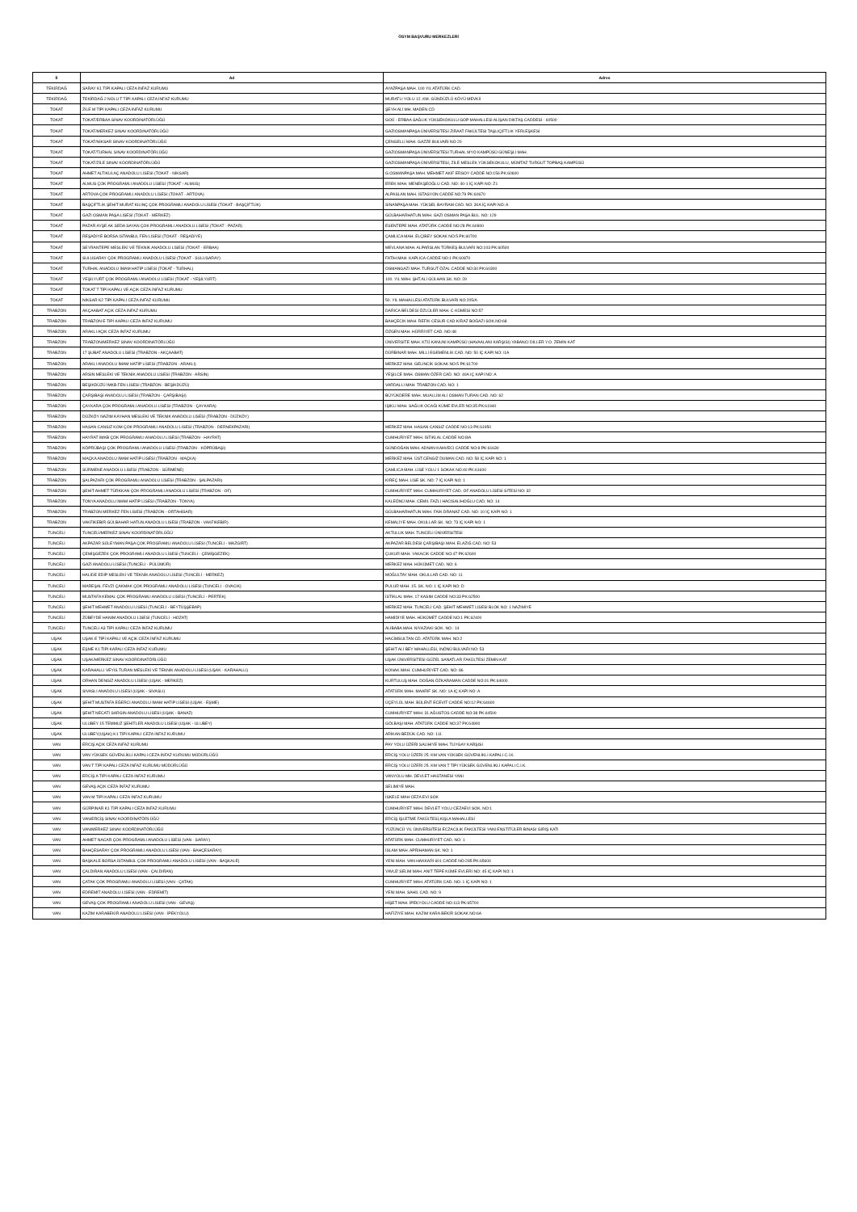ÖSYM BAŞVURU MERKEZLERİ
| İl | Ad | Adres |
| --- | --- | --- |
| TEKİRDAĞ | SARAY K1 TİPİ KAPALI CEZA İNFAZ KURUMU | AYAZPAŞA MAH. 100 YIL ATATÜRK CAD. |
| TEKİRDAĞ | TEKİRDAĞ 2 NOLU T TİPİ KAPALI CEZA İNFAZ KURUMU | MURATLI YOLU 12. KM. GÜNDÜZLÜ KÖYÜ MEVKİİ |
| TOKAT | ZİLE M TİPİ KAPALI CEZA İNFAZ KURUMU | ŞEYH ALİ MH. MADEN CD |
| TOKAT | TOKAT/ERBAA SINAV KOORDİNATÖRLÜĞÜ | GOÜ - ERBAA SAĞLIK YÜKSEKOKULU GOP MAHALLESİ ALİŞAN DİKTAŞ CADDESİ - 60500 |
| TOKAT | TOKAT/MERKEZ SINAV KOORDİNATÖRLÜĞÜ | GAZİOSMANPAŞA ÜNİVERSİTESİ ZİRAAT FAKÜLTESİ TAŞLIÇİFTLİK YERLEŞKESİ |
| TOKAT | TOKAT/NİKSAR SINAV KOORDİNATÖRLÜĞÜ | ÇENGELLİ MAH. GAZZE BULVARI NO 20 |
| TOKAT | TOKAT/TURHAL SINAV KOORDİNATÖRLÜĞÜ | GAZİOSMANPAŞA ÜNİVERSİTESİ TURHAL MYO KAMPÜSÜ GÜNEŞLİ MAH. |
| TOKAT | TOKAT/ZİLE SINAV KOORDİNATÖRLÜĞÜ | GAZİOSMANPAŞA ÜNİVERSİTESİ, ZİLE MESLEK YÜKSEKOKULU, MÜMTAZ TURGUT TOPBAŞ KAMPÜSÜ |
| TOKAT | AHMET ALTIKULAÇ ANADOLU LİSESİ (TOKAT - NİKSAR) | G.OSMANPAŞA MAH. MEHMET AKİF ERSOY CADDE NO:156 PK:60600 |
| TOKAT | ALMUS ÇOK PROGRAMLI ANADOLU LİSESİ (TOKAT - ALMUS) | EREK MAH. MENEKŞEOĞLU CAD. NO: 40-1 İÇ KAPI NO: Z1 |
| TOKAT | ARTOVA ÇOK PROGRAMLI ANADOLU LİSESİ (TOKAT - ARTOVA) | ALPASLAN MAH. İSTASYON CADDE NO:79 PK:60670 |
| TOKAT | BAŞÇİFTLİK ŞEHİT MURAT KILINÇ ÇOK PROGRAMLI ANADOLU LİSESİ (TOKAT - BAŞÇİFTLİK) | SİNANPAŞA MAH. YÜKSEL BAYRAM CAD. NO: 30A İÇ KAPI NO: A |
| TOKAT | GAZİ OSMAN PAŞA LİSESİ (TOKAT - MERKEZ) | GÜLBAHARHATUN MAH. GAZİ OSMAN PAŞA BUL. NO: 129 |
| TOKAT | PAZAR AYŞE AK SEDA SAYAN ÇOK PROGRAMLI ANADOLU LİSESİ (TOKAT - PAZAR) | ESENTEPE MAH. ATATÜRK CADDE NO:28 PK:60800 |
| TOKAT | REŞADİYE BORSA İSTANBUL FEN LİSESİ (TOKAT - REŞADİYE) | ÇAMLICA MAH. ELÇİBEY SOKAK NO:5 PK:60700 |
| TOKAT | SEYRANTEPE MESLEKİ VE TEKNİK ANADOLU LİSESİ (TOKAT - ERBAA) | MEVLANA MAH. ALPARSLAN TÜRKEŞ BULVARI NO:103 PK:60500 |
| TOKAT | SULUSARAY ÇOK PROGRAMLI ANADOLU LİSESİ (TOKAT - SULUSARAY) | FATİH MAH. KAPLICA CADDE NO:1 PK:60870 |
| TOKAT | TURHAL ANADOLU İMAM HATİP LİSESİ (TOKAT - TURHAL) | OSMANGAZİ MAH. TURGUT ÖZAL CADDE NO:30 PK:60300 |
| TOKAT | YEŞİLYURT ÇOK PROGRAMLI ANADOLU LİSESİ (TOKAT - YEŞİLYURT) | 100. YIL MAH. ŞHT.ALİ GÜLHAN SK. NO: 29 |
| TOKAT | TOKAT T TİPİ KAPALI VE AÇIK CEZA İNFAZ KURUMU | |
| TOKAT | NİKSAR K2 TİPİ KAPALI CEZA İNFAZ KURUMU | 50. YIL MAHALLESİ ATATÜRK BULVARI NO:205/A |
| TRABZON | AKÇAABAT AÇIK CEZA İNFAZ KURUMU | DARICA BELDESİ ÖZLÜLER MAH. C-KÜMESİ NO:57 |
| TRABZON | TRABZON E TİPİ KAPALI CEZA İNFAZ KURUMU | BAHÇECİK MAH. REFİK CESUR CAD.KİRAZ BOĞAZI SOK.NO:68 |
| TRABZON | ARAKLI AÇIK CEZA İNFAZ KURUMU | ÖZGEN MAH. HÜRRİYET CAD. NO:48 |
| TRABZON | TRABZON/MERKEZ SINAV KOORDİNATÖRLÜĞÜ | ÜNİVERSİTE MAH. KTÜ KANUNİ KAMPÜSÜ (HAVAALANI KARŞISI) YABANCI DİLLER Y.O. ZEMİN KAT |
| TRABZON | 17 ŞUBAT ANADOLU LİSESİ (TRABZON - AKÇAABAT) | DÜRBİNAR MAH. MİLLİ EGEMENLİK CAD. NO: 50 İÇ KAPI NO: /1A |
| TRABZON | ARAKLI ANADOLU İMAM HATİP LİSESİ (TRABZON - ARAKLI) | MERKEZ MAH. GELİNCİK SOKAK NO:5 PK:61700 |
| TRABZON | ARSİN MESLEKİ VE TEKNİK ANADOLU LİSESİ (TRABZON - ARSİN) | YEŞİLCE MAH. OSMAN ÖZER CAD. NO: 40A İÇ KAPI NO: A |
| TRABZON | BEŞİKDÜZÜ İMKB FEN LİSESİ (TRABZON - BEŞİKDÜZÜ) | VARDALLI MAH. TRABZON CAD. NO: 1 |
| TRABZON | ÇARŞIBAŞI ANADOLU LİSESİ (TRABZON - ÇARŞIBAŞI) | BÜYÜKDERE MAH. MUALLİM ALİ OSMAN TURAN CAD. NO: 62 |
| TRABZON | ÇAYKARA ÇOK PROGRAMLI ANADOLU LİSESİ (TRABZON - ÇAYKARA) | IŞIKLI MAH. SAĞLIK OCAĞI KÜME EVLER NO:35 PK:61940 |
| TRABZON | DÜZKÖY NAZIM KAYHAN MESLEKİ VE TEKNİK ANADOLU LİSESİ (TRABZON - DÜZKÖY) | |
| TRABZON | HASAN CANSIZ KOM ÇOK PROGRAMLI ANADOLU LİSESİ (TRABZON - DERNEKPAZARI) | MERKEZ MAH. HASAN CANSIZ CADDE NO:13 PK:61950 |
| TRABZON | HAYRAT İMKB ÇOK PROGRAMLI ANADOLU LİSESİ (TRABZON - HAYRAT) | CUMHURİYET MAH. İSTİKLAL CADDE NO:8/A |
| TRABZON | KÖPRÜBAŞI ÇOK PROGRAMLI ANADOLU LİSESİ (TRABZON - KÖPRÜBAŞI) | GÜNDOĞAN MAH. ADNAN KAHVECİ CADDE NO:8 PK:61630 |
| TRABZON | MAÇKA ANADOLU İMAM HATİP LİSESİ (TRABZON - MAÇKA) | MERKEZ MAH. ÜST.CENGİZ DUMAN CAD. NO: 58 İÇ KAPI NO: 1 |
| TRABZON | SÜRMENE ANADOLU LİSESİ (TRABZON - SÜRMENE) | ÇAMLICA MAH. LİSE YOLU 1 SOKAK NO:40 PK:61600 |
| TRABZON | ŞALPAZARI ÇOK PROGRAMLI ANADOLU LİSESİ (TRABZON - ŞALPAZARI) | KİREÇ MAH. LİSE SK. NO: 7 İÇ KAPI NO: 1 |
| TRABZON | ŞEHİT AHMET TÜRKKAN ÇOK PROGRAMLI ANADOLU LİSESİ (TRABZON - OF) | CUMHURİYET MAH. CUMHURİYET CAD. OF ANADOLU LİSESİ SİTESİ NO: 32 |
| TRABZON | TONYA ANADOLU İMAM HATİP LİSESİ (TRABZON - TONYA) | KALEÖNÜ MAH. CEMİL FAZLI HACISALİHOĞLU CAD. NO: 14 |
| TRABZON | TRABZON MERKEZ FEN LİSESİ (TRABZON - ORTAHİSAR) | GÜLBAHARHATUN MAH. FAİK DRANAZ CAD. NO: 10 İÇ KAPI NO: 1 |
| TRABZON | VAKFIKEBİR GÜLBAHAR HATUN ANADOLU LİSESİ (TRABZON - VAKFIKEBİR) | KEMALİYE MAH. OKULLAR SK. NO: 73 İÇ KAPI NO: 1 |
| TUNCELİ | TUNCELİ/MERKEZ SINAV KOORDİNATÖRLÜĞÜ | AKTULUK MAH. TUNCELİ ÜNİVERSİTESİ |
| TUNCELİ | AKPAZAR SÜLEYMAN PAŞA ÇOK PROGRAMLI ANADOLU LİSESİ (TUNCELİ - MAZGİRT) | AKPAZAR BELDESİ ÇARŞIBAŞI MAH. ELAZIĞ CAD. NO: 53 |
| TUNCELİ | ÇEMİŞGEZEK ÇOK PROGRAMLI ANADOLU LİSESİ (TUNCELİ - ÇEMİŞGEZEK) | ÇUKUR MAH. YAKACIK CADDE NO:47 PK:62600 |
| TUNCELİ | GAZİ ANADOLU LİSESİ (TUNCELİ - PÜLÜMÜR) | MERKEZ MAH. HÜKÜMET CAD. NO: 6 |
| TUNCELİ | HALİDE EDİP MESLEKİ VE TEKNİK ANADOLU LİSESİ (TUNCELİ - MERKEZ) | MOĞULTAY MAH. OKULLAR CAD. NO: 11 |
| TUNCELİ | MAREŞAL FEVZİ ÇAKMAK ÇOK PROGRAMLI ANADOLU LİSESİ (TUNCELİ - OVACIK) | PULUR MAH. 15. SK. NO: 1 İÇ KAPI NO: D |
| TUNCELİ | MUSTAFA KEMAL ÇOK PROGRAMLI ANADOLU LİSESİ (TUNCELİ - PERTEK) | İSTİKLAL MAH. 17 KASIM CADDE NO:33 PK:62500 |
| TUNCELİ | ŞEHİT MEHMET ANADOLU LİSESİ (TUNCELİ - BEYTÜŞŞEBAP) | MERKEZ MAH. TUNCELİ CAD. ŞEHİT MEHMET LİSESİ BLOK NO: 1 NAZIMİYE |
| TUNCELİ | ZÜBEYDE HANIM ANADOLU LİSESİ (TUNCELİ - HOZAT) | HAMİDİYE MAH. HÜKÜMET CADDE NO:1 PK:62400 |
| TUNCELİ | TUNCELİ A3 TİPİ KAPALI CEZA İNFAZ KURUMU | ALİBABA MAH. NİYAZİAKI SOK. NO : 14 |
| UŞAK | UŞAK E TİPİ KAPALI VE AÇIK CEZA İNFAZ KURUMU | HACİMSULTAN CD. ATATÜRK MAH. NO:2 |
| UŞAK | EŞME K1 TİPİ KAPALI CEZA İNFAZ KURUMU | ŞEHİT ALİ BEY MAHALLESİ, İNÖNÜ BULVARI NO: 53 |
| UŞAK | UŞAK/MERKEZ SINAV KOORDİNATÖRLÜĞÜ | UŞAK ÜNİVERSİTESİ GÜZEL SANATLAR FAKÜLTESİ ZEMİN KAT |
| UŞAK | KARAHALLI VEYİS TURAN MESLEKİ VE TEKNİK ANADOLU LİSESİ (UŞAK - KARAHALLI) | KONAK MAH. CUMHURİYET CAD. NO: 86 |
| UŞAK | ORHAN DENGİZ ANADOLU LİSESİ (UŞAK - MERKEZ) | KURTULUŞ MAH. DOĞAN ÖZKARAMAN CADDE NO:01 PK:64000 |
| UŞAK | SİVASLI ANADOLU LİSESİ (UŞAK - SİVASLI) | ATATÜRK MAH. MAARİF SK. NO: 1A İÇ KAPI NO: A |
| UŞAK | ŞEHİT MUSTAFA EĞERCİ ANADOLU İMAM HATİP LİSESİ (UŞAK - EŞME) | ÜÇEYLÜL MAH. BÜLENT ECEVİT CADDE NO:12 PK:64600 |
| UŞAK | ŞEHİT NECATİ SARGIN ANADOLU LİSESİ (UŞAK - BANAZ) | CUMHURİYET MAH. 31 AĞUSTOS CADDE NO:38 PK:64500 |
| UŞAK | ULUBEY 15 TEMMUZ ŞEHİTLER ANADOLU LİSESİ (UŞAK - ULUBEY) | GÖLBAŞI MAH. ATATÜRK CADDE NO:37 PK:64900 |
| UŞAK | ULUBEY(UŞAK) K1 TİPİ KAPALI CEZA İNFAZ KURUMU | ARİKAN BEDÜK CAD. NO: 111 |
| VAN | ERCİŞ AÇIK CEZA İNFAZ KURUMU | PAY YOLU ÜZERİ SALİHİYE MAH. TUYGAY KARŞISI |
| VAN | VAN YÜKSEK GÜVENLİKLİ KAPALI CEZA İNFAZ KURUMU MÜDÜRLÜĞÜ | ERCİŞ YOLU ÜZERİ 25. KM VAN YÜKSEK GÜVENLİKLİ KAPALI C.İ.K. |
| VAN | VAN T TİPİ KAPALI CEZA İNFAZ KURUMU MÜDÜRLÜĞÜ | ERCİŞ YOLU ÜZERİ 25. KM VAN T TİPİ YÜKSEK GÜVENLİKLİ KAPALI C.İ.K. |
| VAN | ERCİŞ A TİPİ KAPALI CEZA İNFAZ KURUMU | VANYOLU MH. DEVLET HASTANESİ YANI |
| VAN | GEVAŞ AÇIK CEZA İNFAZ KURUMU | SELİMİYE MAH. |
| VAN | VAN M TİPİ KAPALI CEZA İNFAZ KURUMU | İSKELE MAH CEZA EVİ SOK |
| VAN | GÜRPINAR K1 TİPİ KAPALI CEZA İNFAZ KURUMU | CUMHURİYET MAH. DEVLET YOLU CEZAEVİ SOK. NO:1 |
| VAN | VAN/ERCİŞ SINAV KOORDİNATÖRLÜĞÜ | ERCİŞ İŞLETME FAKÜLTESİ,KIŞLA MAHALLESİ |
| VAN | VAN/MERKEZ SINAV KOORDİNATÖRLÜĞÜ | YÜZÜNCÜ YIL ÜNİVERSİTESİ ECZACILIK FAKÜLTESİ YANI ENSTİTÜLER BİNASI GİRİŞ KATI |
| VAN | AHMET NACAR ÇOK PROGRAMLI ANADOLU LİSESİ (VAN - SARAY) | ATATÜRK MAH. CUMHURİYET CAD. NO: 1 |
| VAN | BAHÇESARAY ÇOK PROGRAMLI ANADOLU LİSESİ (VAN - BAHÇESARAY) | İSLAM MAH. APRİHAMAN SK. NO: 1 |
| VAN | BAŞKALE BORSA İSTANBUL ÇOK PROGRAMLI ANADOLU LİSESİ (VAN - BAŞKALE) | YENİ MAH. VAN HAKKARİ 601 CADDE NO:285 PK:65600 |
| VAN | ÇALDIRAN ANADOLU LİSESİ (VAN - ÇALDIRAN) | YAVUZ SELİM MAH. ANIT TEPE KÜME EVLERİ NO: 45 İÇ KAPI NO: 1 |
| VAN | ÇATAK ÇOK PROGRAMLI ANADOLU LİSESİ (VAN - ÇATAK) | CUMHURİYET MAH. ATATÜRK CAD. NO: 1 İÇ KAPI NO: 1 |
| VAN | EDREMİT ANADOLU LİSESİ (VAN - EDREMİT) | YENİ MAH. SAHİL CAD. NO: 9 |
| VAN | GEVAŞ ÇOK PROGRAMLI ANADOLU LİSESİ (VAN - GEVAŞ) | HİŞET MAH. İPEKYOLU CADDE NO:113 PK:65700 |
| VAN | KAZIM KARABEKİR ANADOLU LİSESİ (VAN - İPEKYOLU) | HAFİZİYE MAH. KAZIM KARA BEKİR SOKAK NO:6A |